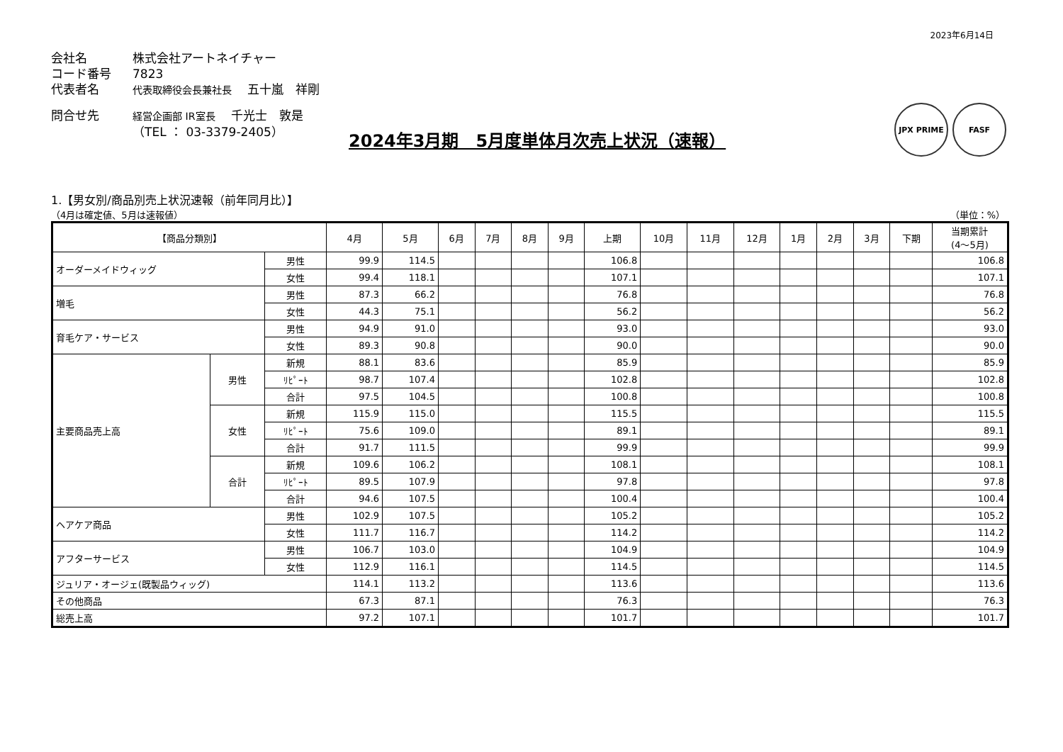2023年6月14日
会社名 株式会社アートネイチャー
コード番号 7823
代表者名 代表取締役会長兼社長　 五十嵐　祥剛
問合せ先 経営企画部 IR室長　 千光士　敦是
（TEL ： 03-3379-2405）
2024年3月期　5月度単体月次売上状況（速報）
JPX PRIME FASF
1.【男女別/商品別売上状況速報（前年同月比）】
（4月は確定値、5月は速報値） （単位：%）
| 【商品分類別】 | | | 4月 | 5月 | 6月 | 7月 | 8月 | 9月 | 上期 | 10月 | 11月 | 12月 | 1月 | 2月 | 3月 | 下期 | 当期累計 (4～5月) |
| --- | --- | --- | --- | --- | --- | --- | --- | --- | --- | --- | --- | --- | --- | --- | --- | --- | --- |
| オーダーメイドウィッグ | | 男性 | 99.9 | 114.5 | | | | | 106.8 | | | | | | | | 106.8 |
| | | 女性 | 99.4 | 118.1 | | | | | 107.1 | | | | | | | | 107.1 |
| 増毛 | | 男性 | 87.3 | 66.2 | | | | | 76.8 | | | | | | | | 76.8 |
| | | 女性 | 44.3 | 75.1 | | | | | 56.2 | | | | | | | | 56.2 |
| 育毛ケア・サービス | | 男性 | 94.9 | 91.0 | | | | | 93.0 | | | | | | | | 93.0 |
| | | 女性 | 89.3 | 90.8 | | | | | 90.0 | | | | | | | | 90.0 |
| 主要商品売上高 | 男性 | 新規 | 88.1 | 83.6 | | | | | 85.9 | | | | | | | | 85.9 |
| | | ﾘﾋﾟｰﾄ | 98.7 | 107.4 | | | | | 102.8 | | | | | | | | 102.8 |
| | | 合計 | 97.5 | 104.5 | | | | | 100.8 | | | | | | | | 100.8 |
| | 女性 | 新規 | 115.9 | 115.0 | | | | | 115.5 | | | | | | | | 115.5 |
| | | ﾘﾋﾟｰﾄ | 75.6 | 109.0 | | | | | 89.1 | | | | | | | | 89.1 |
| | | 合計 | 91.7 | 111.5 | | | | | 99.9 | | | | | | | | 99.9 |
| | 合計 | 新規 | 109.6 | 106.2 | | | | | 108.1 | | | | | | | | 108.1 |
| | | ﾘﾋﾟｰﾄ | 89.5 | 107.9 | | | | | 97.8 | | | | | | | | 97.8 |
| | | 合計 | 94.6 | 107.5 | | | | | 100.4 | | | | | | | | 100.4 |
| ヘアケア商品 | | 男性 | 102.9 | 107.5 | | | | | 105.2 | | | | | | | | 105.2 |
| | | 女性 | 111.7 | 116.7 | | | | | 114.2 | | | | | | | | 114.2 |
| アフターサービス | | 男性 | 106.7 | 103.0 | | | | | 104.9 | | | | | | | | 104.9 |
| | | 女性 | 112.9 | 116.1 | | | | | 114.5 | | | | | | | | 114.5 |
| ジュリア・オージェ(既製品ウィッグ) | | | 114.1 | 113.2 | | | | | 113.6 | | | | | | | | 113.6 |
| その他商品 | | | 67.3 | 87.1 | | | | | 76.3 | | | | | | | | 76.3 |
| 総売上高 | | | 97.2 | 107.1 | | | | | 101.7 | | | | | | | | 101.7 |